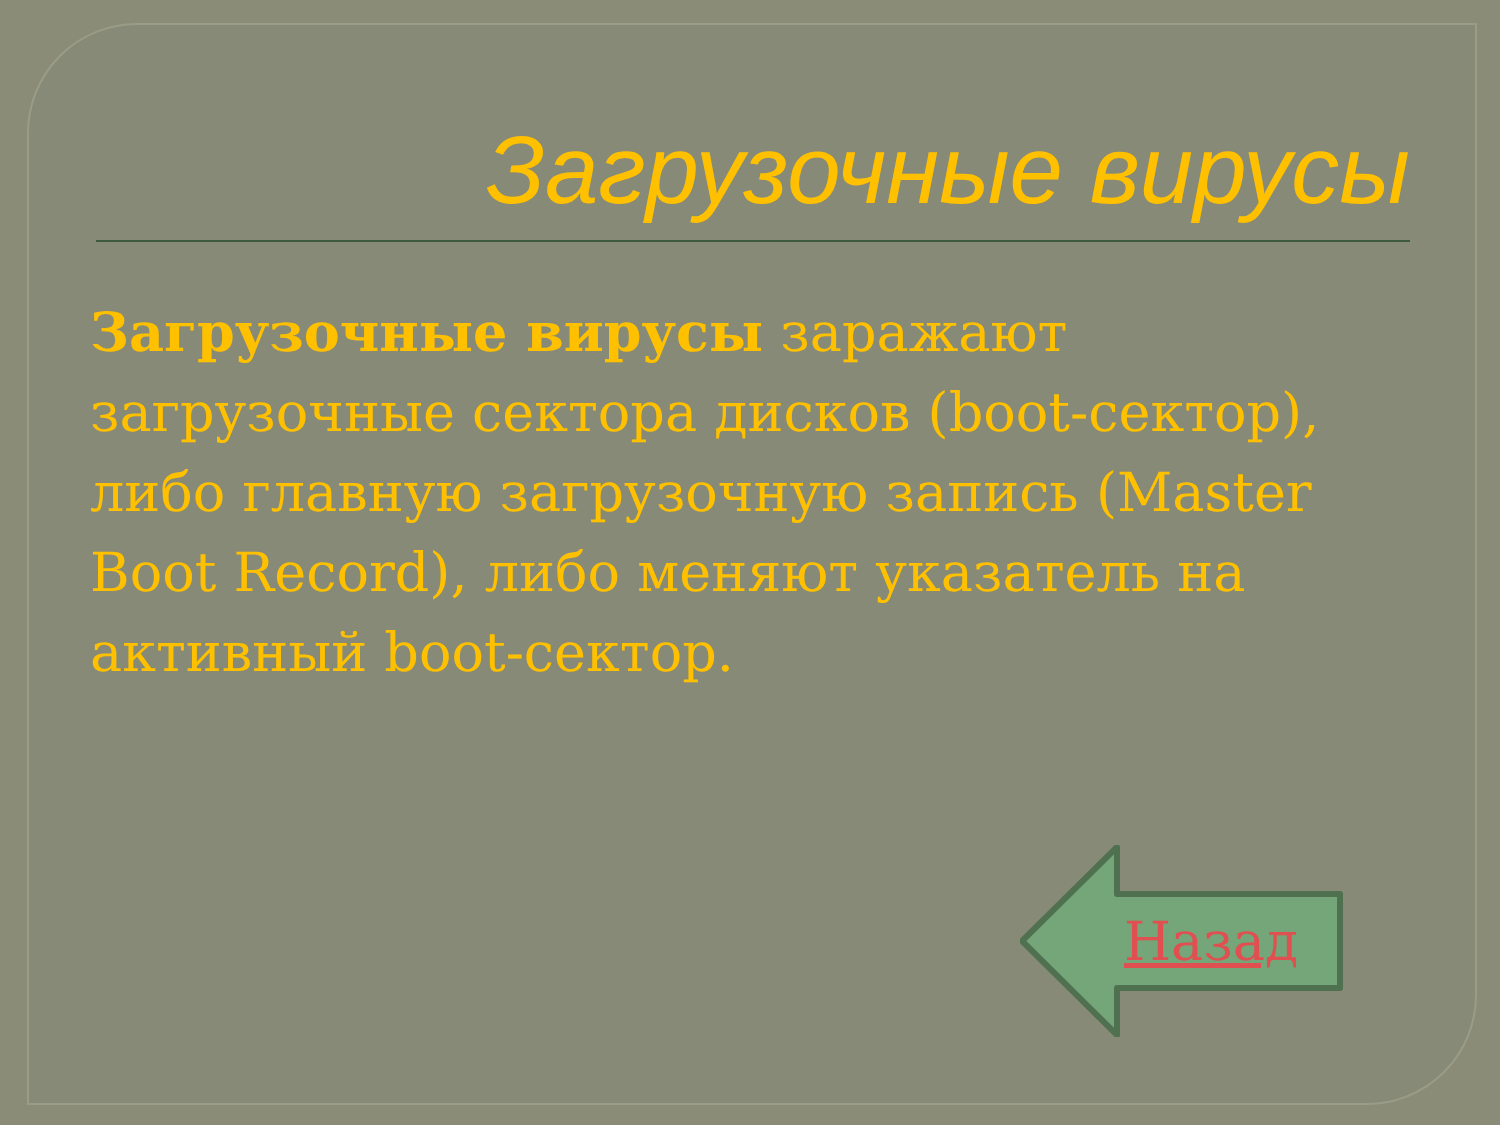Загрузочные вирусы
Загрузочные вирусы заражают загрузочные сектора дисков (boot-сектор), либо главную загрузочную запись (Master Boot Record), либо меняют указатель на активный boot-сектор.
Назад